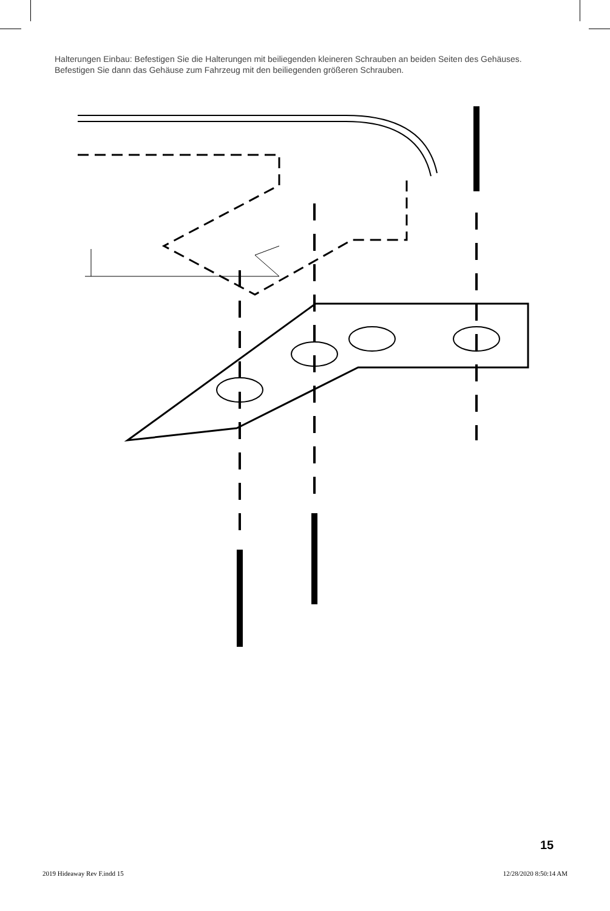Halterungen Einbau: Befestigen Sie die Halterungen mit beiliegenden kleineren Schrauben an beiden Seiten des Gehäuses. Befestigen Sie dann das Gehäuse zum Fahrzeug mit den beiliegenden größeren Schrauben.
15
2019 Hideaway Rev F.indd 15 12/28/2020 8:50:14 AM